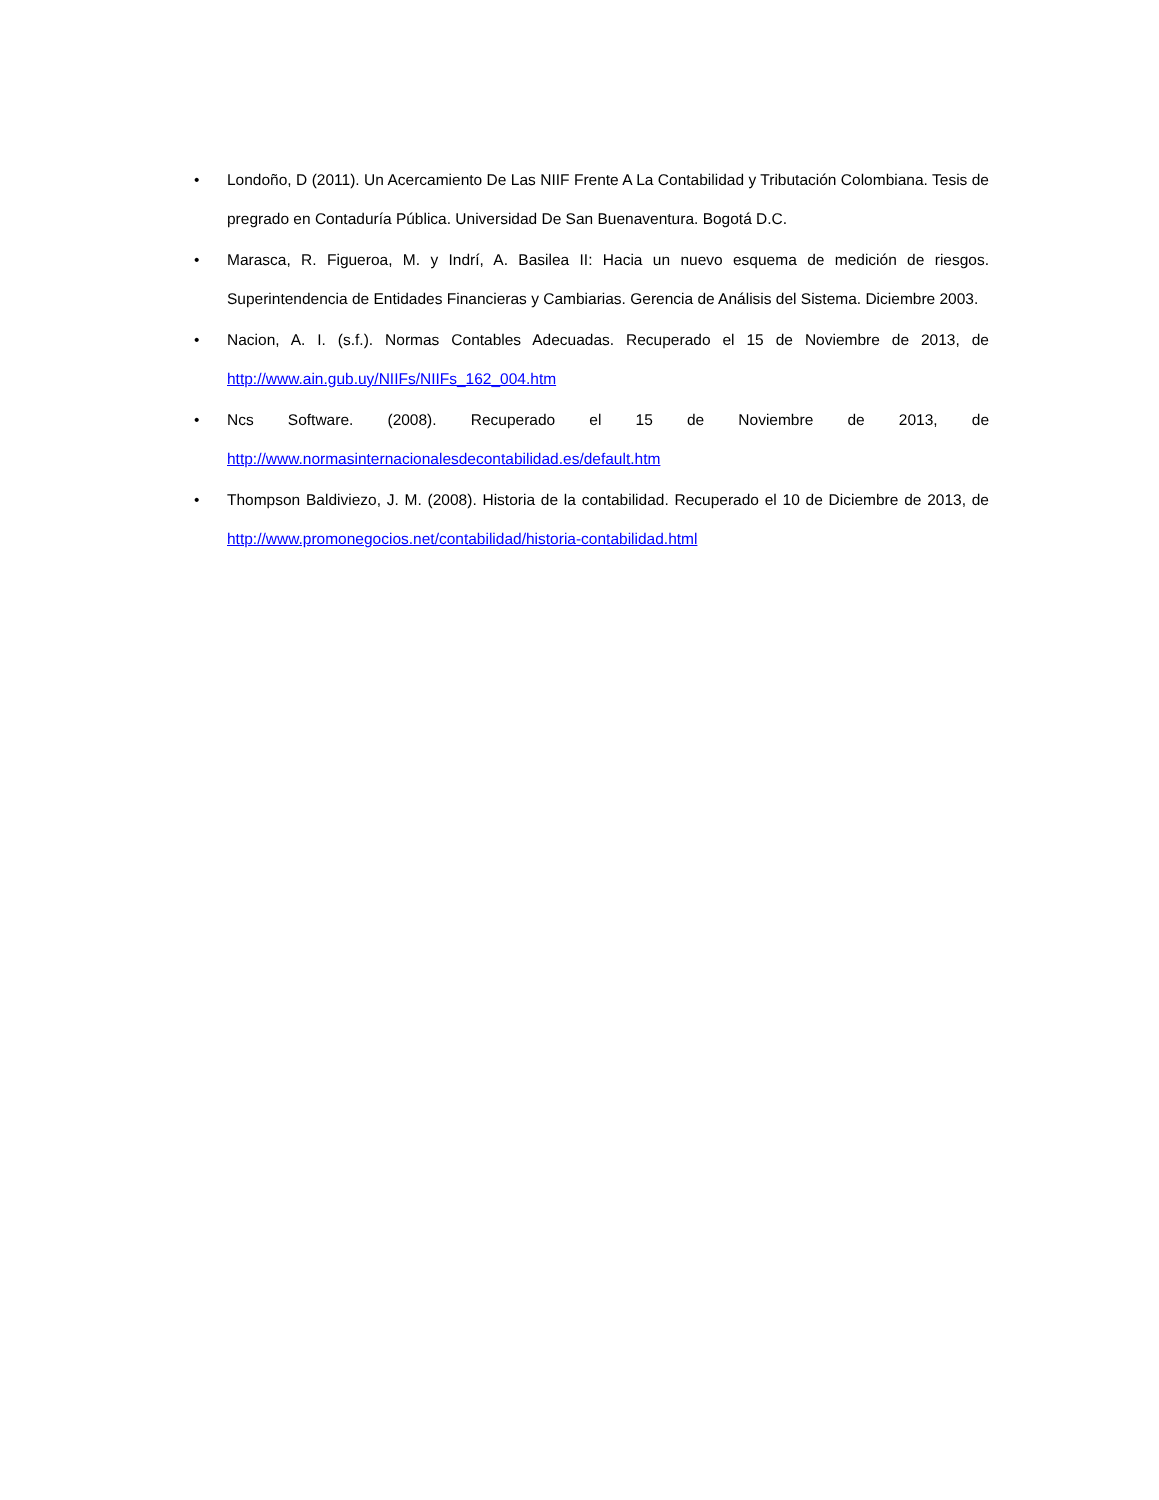• Londoño, D (2011). Un Acercamiento De Las NIIF Frente A La Contabilidad y Tributación Colombiana. Tesis de pregrado en Contaduría Pública. Universidad De San Buenaventura. Bogotá D.C.
• Marasca, R. Figueroa, M. y Indrí, A. Basilea II: Hacia un nuevo esquema de medición de riesgos. Superintendencia de Entidades Financieras y Cambiarias. Gerencia de Análisis del Sistema. Diciembre 2003.
• Nacion, A. I. (s.f.). Normas Contables Adecuadas. Recuperado el 15 de Noviembre de 2013, de http://www.ain.gub.uy/NIIFs/NIIFs_162_004.htm
• Ncs Software. (2008). Recuperado el 15 de Noviembre de 2013, de http://www.normasinternacionalesdecontabilidad.es/default.htm
• Thompson Baldiviezo, J. M. (2008). Historia de la contabilidad. Recuperado el 10 de Diciembre de 2013, de http://www.promonegocios.net/contabilidad/historia-contabilidad.html